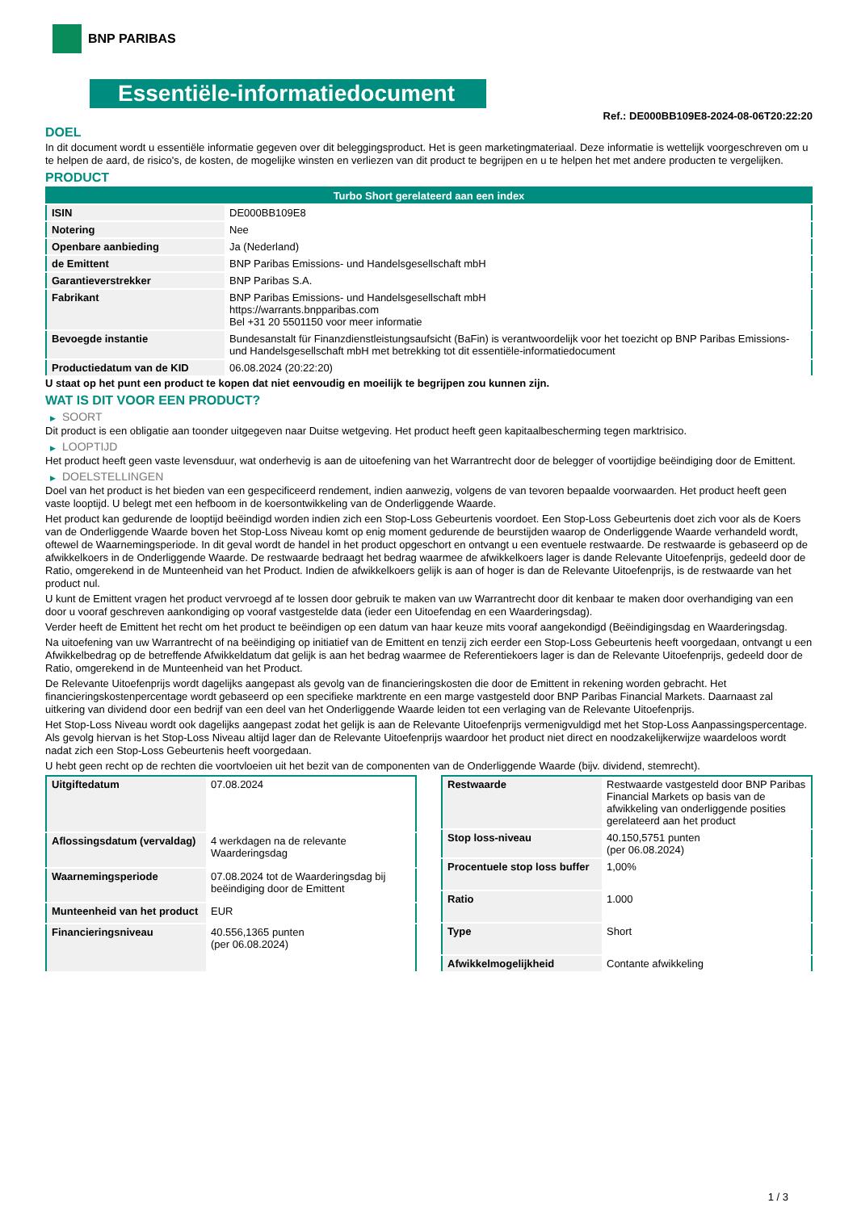BNP PARIBAS
Essentiële-informatiedocument
Ref.: DE000BB109E8-2024-08-06T20:22:20
DOEL
In dit document wordt u essentiële informatie gegeven over dit beleggingsproduct. Het is geen marketingmateriaal. Deze informatie is wettelijk voorgeschreven om u te helpen de aard, de risico's, de kosten, de mogelijke winsten en verliezen van dit product te begrijpen en u te helpen het met andere producten te vergelijken.
PRODUCT
| Turbo Short gerelateerd aan een index | |
| --- | --- |
| ISIN | DE000BB109E8 |
| Notering | Nee |
| Openbare aanbieding | Ja (Nederland) |
| de Emittent | BNP Paribas Emissions- und Handelsgesellschaft mbH |
| Garantieverstrekker | BNP Paribas S.A. |
| Fabrikant | BNP Paribas Emissions- und Handelsgesellschaft mbH https://warrants.bnpparibas.com Bel +31 20 5501150 voor meer informatie |
| Bevoegde instantie | Bundesanstalt für Finanzdienstleistungsaufsicht (BaFin) is verantwoordelijk voor het toezicht op BNP Paribas Emissions- und Handelsgesellschaft mbH met betrekking tot dit essentiële-informatiedocument |
| Productiedatum van de KID | 06.08.2024 (20:22:20) |
U staat op het punt een product te kopen dat niet eenvoudig en moeilijk te begrijpen zou kunnen zijn.
WAT IS DIT VOOR EEN PRODUCT?
▶ SOORT
Dit product is een obligatie aan toonder uitgegeven naar Duitse wetgeving. Het product heeft geen kapitaalbescherming tegen marktrisico.
▶ LOOPTIJD
Het product heeft geen vaste levensduur, wat onderhevig is aan de uitoefening van het Warrantrecht door de belegger of voortijdige beëindiging door de Emittent.
▶ DOELSTELLINGEN
Doel van het product is het bieden van een gespecificeerd rendement, indien aanwezig, volgens de van tevoren bepaalde voorwaarden. Het product heeft geen vaste looptijd. U belegt met een hefboom in de koersontwikkeling van de Onderliggende Waarde.
Het product kan gedurende de looptijd beëindigd worden indien zich een Stop-Loss Gebeurtenis voordoet. Een Stop-Loss Gebeurtenis doet zich voor als de Koers van de Onderliggende Waarde boven het Stop-Loss Niveau komt op enig moment gedurende de beurstijden waarop de Onderliggende Waarde verhandeld wordt, oftewel de Waarnemingsperiode. In dit geval wordt de handel in het product opgeschort en ontvangt u een eventuele restwaarde. De restwaarde is gebaseerd op de afwikkelkoers in de Onderliggende Waarde. De restwaarde bedraagt het bedrag waarmee de afwikkelkoers lager is dande Relevante Uitoefenprijs, gedeeld door de Ratio, omgerekend in de Munteenheid van het Product. Indien de afwikkelkoers gelijk is aan of hoger is dan de Relevante Uitoefenprijs, is de restwaarde van het product nul.
U kunt de Emittent vragen het product vervroegd af te lossen door gebruik te maken van uw Warrantrecht door dit kenbaar te maken door overhandiging van een door u vooraf geschreven aankondiging op vooraf vastgestelde data (ieder een Uitoefendag en een Waarderingsdag).
Verder heeft de Emittent het recht om het product te beëindigen op een datum van haar keuze mits vooraf aangekondigd (Beëindigingsdag en Waarderingsdag.
Na uitoefening van uw Warrantrecht of na beëindiging op initiatief van de Emittent en tenzij zich eerder een Stop-Loss Gebeurtenis heeft voorgedaan, ontvangt u een Afwikkelbedrag op de betreffende Afwikkeldatum dat gelijk is aan het bedrag waarmee de Referentiekoers lager is dan de Relevante Uitoefenprijs, gedeeld door de Ratio, omgerekend in de Munteenheid van het Product.
De Relevante Uitoefenprijs wordt dagelijks aangepast als gevolg van de financieringskosten die door de Emittent in rekening worden gebracht. Het financieringskostenpercentage wordt gebaseerd op een specifieke marktrente en een marge vastgesteld door BNP Paribas Financial Markets. Daarnaast zal uitkering van dividend door een bedrijf van een deel van het Onderliggende Waarde leiden tot een verlaging van de Relevante Uitoefenprijs.
Het Stop-Loss Niveau wordt ook dagelijks aangepast zodat het gelijk is aan de Relevante Uitoefenprijs vermenigvuldigd met het Stop-Loss Aanpassingspercentage. Als gevolg hiervan is het Stop-Loss Niveau altijd lager dan de Relevante Uitoefenprijs waardoor het product niet direct en noodzakelijkerwijze waardeloos wordt nadat zich een Stop-Loss Gebeurtenis heeft voorgedaan.
U hebt geen recht op de rechten die voortvloeien uit het bezit van de componenten van de Onderliggende Waarde (bijv. dividend, stemrecht).
| Uitgiftedatum | 07.08.2024 |
| Aflossingsdatum (vervaldag) | 4 werkdagen na de relevante Waarderingsdag |
| Waarnemingsperiode | 07.08.2024 tot de Waarderingsdag bij beëindiging door de Emittent |
| Munteenheid van het product | EUR |
| Financieringsniveau | 40.556,1365 punten (per 06.08.2024) |
| Restwaarde | Restwaarde vastgesteld door BNP Paribas Financial Markets op basis van de afwikkeling van onderliggende posities gerelateerd aan het product |
| Stop loss-niveau | 40.150,5751 punten (per 06.08.2024) |
| Procentuele stop loss buffer | 1,00% |
| Ratio | 1.000 |
| Type | Short |
| Afwikkelmogelijkheid | Contante afwikkeling |
1 / 3